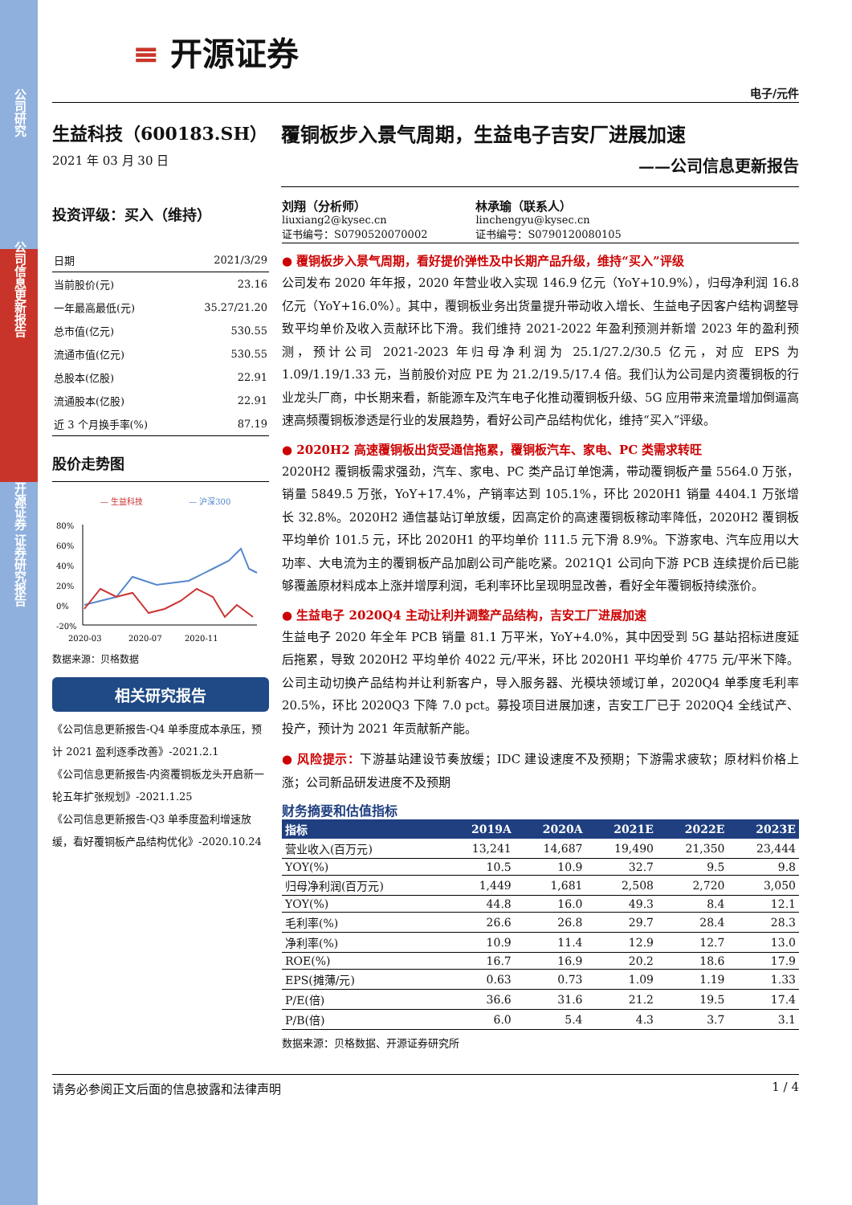公司研究
公司信息更新报告
开源证券 证券研究报告
≡ 开源证券
电子/元件
生益科技（600183.SH）
2021 年 03 月 30 日
覆铜板步入景气周期，生益电子吉安厂进展加速
——公司信息更新报告
投资评级：买入（维持）
| 日期 | 2021/3/29 |
| 当前股价(元) | 23.16 |
| 一年最高最低(元) | 35.27/21.20 |
| 总市值(亿元) | 530.55 |
| 流通市值(亿元) | 530.55 |
| 总股本(亿股) | 22.91 |
| 流通股本(亿股) | 22.91 |
| 近 3 个月换手率(%) | 87.19 |
股价走势图
— 生益科技
— 沪深300
80%
60%
40%
20%
0%
-20%
2020-03
2020-07
2020-11
数据来源：贝格数据
相关研究报告
《公司信息更新报告-Q4 单季度成本承压，预计 2021 盈利逐季改善》-2021.2.1
《公司信息更新报告-内资覆铜板龙头开启新一轮五年扩张规划》-2021.1.25
《公司信息更新报告-Q3 单季度盈利增速放缓，看好覆铜板产品结构优化》-2020.10.24
刘翔（分析师）
liuxiang2@kysec.cn
证书编号：S0790520070002
林承瑜（联系人）
linchengyu@kysec.cn
证书编号：S0790120080105
● 覆铜板步入景气周期，看好提价弹性及中长期产品升级，维持“买入”评级
公司发布 2020 年年报，2020 年营业收入实现 146.9 亿元（YoY+10.9%），归母净利润 16.8 亿元（YoY+16.0%）。其中，覆铜板业务出货量提升带动收入增长、生益电子因客户结构调整导致平均单价及收入贡献环比下滑。我们维持 2021-2022 年盈利预测并新增 2023 年的盈利预测，预计公司 2021-2023 年归母净利润为 25.1/27.2/30.5 亿元，对应 EPS 为 1.09/1.19/1.33 元，当前股价对应 PE 为 21.2/19.5/17.4 倍。我们认为公司是内资覆铜板的行业龙头厂商，中长期来看，新能源车及汽车电子化推动覆铜板升级、5G 应用带来流量增加倒逼高速高频覆铜板渗透是行业的发展趋势，看好公司产品结构优化，维持“买入”评级。
● 2020H2 高速覆铜板出货受通信拖累，覆铜板汽车、家电、PC 类需求转旺
2020H2 覆铜板需求强劲，汽车、家电、PC 类产品订单饱满，带动覆铜板产量 5564.0 万张，销量 5849.5 万张，YoY+17.4%，产销率达到 105.1%，环比 2020H1 销量 4404.1 万张增长 32.8%。2020H2 通信基站订单放缓，因高定价的高速覆铜板稼动率降低，2020H2 覆铜板平均单价 101.5 元，环比 2020H1 的平均单价 111.5 元下滑 8.9%。下游家电、汽车应用以大功率、大电流为主的覆铜板产品加剧公司产能吃紧。2021Q1 公司向下游 PCB 连续提价后已能够覆盖原材料成本上涨并增厚利润，毛利率环比呈现明显改善，看好全年覆铜板持续涨价。
● 生益电子 2020Q4 主动让利并调整产品结构，吉安工厂进展加速
生益电子 2020 年全年 PCB 销量 81.1 万平米，YoY+4.0%，其中因受到 5G 基站招标进度延后拖累，导致 2020H2 平均单价 4022 元/平米，环比 2020H1 平均单价 4775 元/平米下降。公司主动切换产品结构并让利新客户，导入服务器、光模块领域订单，2020Q4 单季度毛利率 20.5%，环比 2020Q3 下降 7.0 pct。募投项目进展加速，吉安工厂已于 2020Q4 全线试产、投产，预计为 2021 年贡献新产能。
● 风险提示：下游基站建设节奏放缓；IDC 建设速度不及预期；下游需求疲软；原材料价格上涨；公司新品研发进度不及预期
财务摘要和估值指标
| 指标 | 2019A | 2020A | 2021E | 2022E | 2023E |
| --- | --- | --- | --- | --- | --- |
| 营业收入(百万元) | 13,241 | 14,687 | 19,490 | 21,350 | 23,444 |
| YOY(%) | 10.5 | 10.9 | 32.7 | 9.5 | 9.8 |
| 归母净利润(百万元) | 1,449 | 1,681 | 2,508 | 2,720 | 3,050 |
| YOY(%) | 44.8 | 16.0 | 49.3 | 8.4 | 12.1 |
| 毛利率(%) | 26.6 | 26.8 | 29.7 | 28.4 | 28.3 |
| 净利率(%) | 10.9 | 11.4 | 12.9 | 12.7 | 13.0 |
| ROE(%) | 16.7 | 16.9 | 20.2 | 18.6 | 17.9 |
| EPS(摊薄/元) | 0.63 | 0.73 | 1.09 | 1.19 | 1.33 |
| P/E(倍) | 36.6 | 31.6 | 21.2 | 19.5 | 17.4 |
| P/B(倍) | 6.0 | 5.4 | 4.3 | 3.7 | 3.1 |
数据来源：贝格数据、开源证券研究所
请务必参阅正文后面的信息披露和法律声明 1 / 4